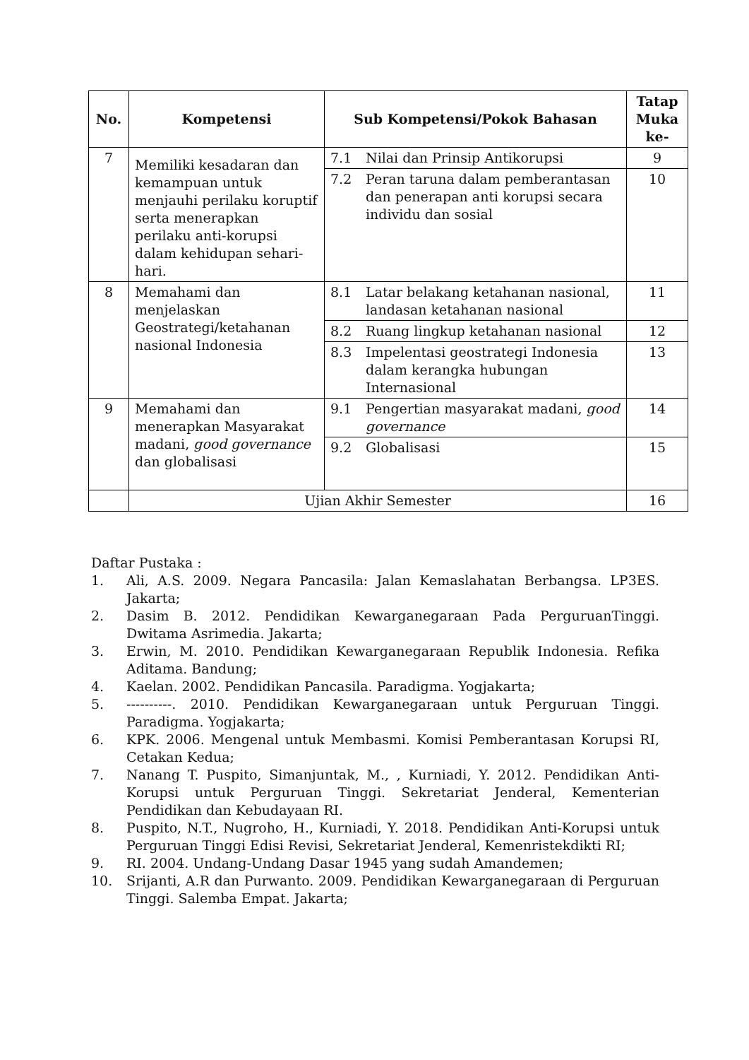| No. | Kompetensi | Sub Kompetensi/Pokok Bahasan | Tatap Muka ke- |
| --- | --- | --- | --- |
| 7 | Memiliki kesadaran dan kemampuan untuk menjauhi perilaku koruptif serta menerapkan perilaku anti-korupsi dalam kehidupan sehari-hari. | 7.1 Nilai dan Prinsip Antikorupsi | 9 |
| | | 7.2 Peran taruna dalam pemberantasan dan penerapan anti korupsi secara individu dan sosial | 10 |
| 8 | Memahami dan menjelaskan Geostrategi/ketahanan nasional Indonesia | 8.1 Latar belakang ketahanan nasional, landasan ketahanan nasional | 11 |
| | | 8.2 Ruang lingkup ketahanan nasional | 12 |
| | | 8.3 Impelentasi geostrategi Indonesia dalam kerangka hubungan Internasional | 13 |
| 9 | Memahami dan menerapkan Masyarakat madani, good governance dan globalisasi | 9.1 Pengertian masyarakat madani, good governance | 14 |
| | | 9.2 Globalisasi | 15 |
| | Ujian Akhir Semester | | 16 |
Daftar Pustaka :
1. Ali, A.S. 2009. Negara Pancasila: Jalan Kemaslahatan Berbangsa. LP3ES. Jakarta;
2. Dasim B. 2012. Pendidikan Kewarganegaraan Pada PerguruanTinggi. Dwitama Asrimedia. Jakarta;
3. Erwin, M. 2010. Pendidikan Kewarganegaraan Republik Indonesia. Refika Aditama. Bandung;
4. Kaelan. 2002. Pendidikan Pancasila. Paradigma. Yogjakarta;
5. ----------. 2010. Pendidikan Kewarganegaraan untuk Perguruan Tinggi. Paradigma. Yogjakarta;
6. KPK. 2006. Mengenal untuk Membasmi. Komisi Pemberantasan Korupsi RI, Cetakan Kedua;
7. Nanang T. Puspito, Simanjuntak, M., , Kurniadi, Y. 2012. Pendidikan Anti-Korupsi untuk Perguruan Tinggi. Sekretariat Jenderal, Kementerian Pendidikan dan Kebudayaan RI.
8. Puspito, N.T., Nugroho, H., Kurniadi, Y. 2018. Pendidikan Anti-Korupsi untuk Perguruan Tinggi Edisi Revisi, Sekretariat Jenderal, Kemenristekdikti RI;
9. RI. 2004. Undang-Undang Dasar 1945 yang sudah Amandemen;
10. Srijanti, A.R dan Purwanto. 2009. Pendidikan Kewarganegaraan di Perguruan Tinggi. Salemba Empat. Jakarta;